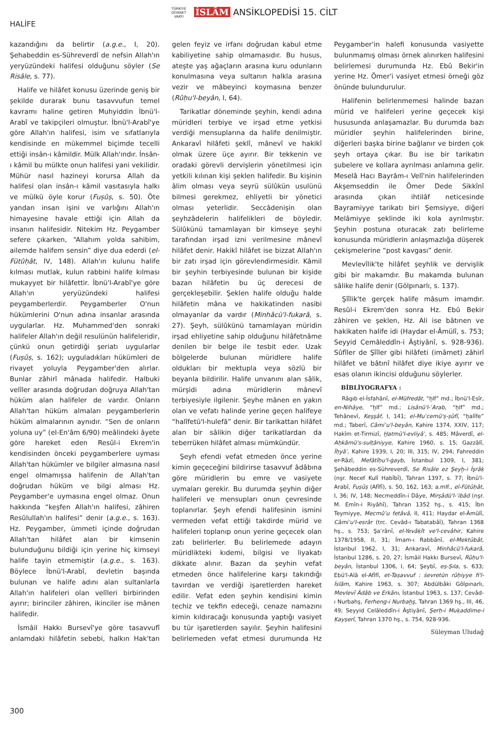TÜRKİYE DİYANET VAKFI İSLÂM ANSİKLOPEDİSİ 15. CİLT
HALİFE
kazandığını da belirtir (a.g.e., I, 20). Şehabeddin es-Sühreverdî de nefsin Allah'ın yeryüzündeki halifesi olduğunu söyler (Se Risâle, s. 77).
Halife ve hilâfet konusu üzerinde geniş bir şekilde durarak bunu tasavvufun temel kavramı haline getiren Muhyiddin İbnü'l-Arabî ve takipçileri olmuştur. İbnü'l-Arabî'ye göre Allah'ın halifesi, isim ve sıfatlarıyla kendisinde en mükemmel biçimde tecelli ettiği insân-ı kâmildir. Mülk Allah'ındır. İnsân-ı kâmil bu mülkte onun halifesi yani vekilidir. Mühür nasıl hazineyi korursa Allah da halifesi olan insân-ı kâmil vasıtasıyla halkı ve mülkü öyle korur (Fuṣûṣ, s. 50). Öte yandan insan işini ve varlığını Allah'ın himayesine havale ettiği için Allah da insanın halifesidir. Nitekim Hz. Peygamber sefere çıkarken, “Allahım yolda sahibim, ailemde halifem sensin” diye dua ederdi (el-Fütûḥât, IV, 148). Allah'ın kulunu halife kılması mutlak, kulun rabbini halife kılması mukayyet bir hilâfettir. İbnü'l-Arabî'ye göre Allah'ın yeryüzündeki halifesi peygamberlerdir. Peygamberler O'nun hükümlerini O'nun adına insanlar arasında uygularlar. Hz. Muhammed'den sonraki halifeler Allah'ın değil resulünün halifeleridir, çünkü onun getirdiği şeriatı uygularlar (Fuṣûṣ, s. 162); uyguladıkları hükümleri de rivayet yoluyla Peygamber'den alırlar. Bunlar zâhirî mânada halifedir. Halbuki velîler arasında doğrudan doğruya Allah'tan hüküm alan halifeler de vardır. Onların Allah'tan hüküm almaları peygamberlerin hüküm almalarının aynıdır. “Sen de onların yoluna uy” (el-En'âm 6/90) meâlindeki âyete göre hareket eden Resûl-i Ekrem'in kendisinden önceki peygamberlere uyması Allah'tan hükümler ve bilgiler almasına nasıl engel olmamışsa halifenin de Allah'tan doğrudan hüküm ve bilgi alması Hz. Peygamber'e uymasına engel olmaz. Onun hakkında “keşfen Allah'ın halifesi, zâhiren Resûlullah'ın halifesi” denir (a.g.e., s. 163). Hz. Peygamber, ümmeti içinde doğrudan Allah'tan hilâfet alan bir kimsenin bulunduğunu bildiği için yerine hiç kimseyi halife tayin etmemiştir (a.g.e., s. 163). Böylece İbnü'l-Arabî, devletin başında bulunan ve halife adını alan sultanlarla Allah'ın halifeleri olan velîleri birbirinden ayırır; birinciler zâhiren, ikinciler ise mânen halifedir.
İsmâil Hakkı Bursevî'ye göre tasavvufî anlamdaki hilâfetin sebebi, halkın Hak'tan gelen feyiz ve irfanı doğrudan kabul etme kabiliyetine sahip olmamasıdır. Bu husus, ateşte yaş ağaçların arasına kuru odunların konulmasına veya sultanın halkla arasına vezir ve mâbeyinci koymasına benzer (Rûḥu'l-beyân, I, 64).
Tarikatlar döneminde şeyhin, kendi adına müridleri terbiye ve irşad etme yetkisi verdiği mensuplarına da halife denilmiştir. Ankaravî hilâfeti şeklî, mânevî ve hakikî olmak üzere üçe ayırır. Bir tekkenin ve oradaki görevli dervişlerin yönetilmesi için yetkili kılınan kişi şeklen halifedir. Bu kişinin âlim olması veya seyrü sülûkün usulünü bilmesi gerekmez, ehliyetli bir yönetici olması yeterlidir. Seccâdenişin olan şeyhzâdelerin halifelikleri de böyledir. Sülûkünü tamamlayan bir kimseye şeyhi tarafından irşad izni verilmesine mânevî hilâfet denir. Hakikî hilâfet ise bizzat Allah'ın bir zatı irşad için görevlendirmesidir. Kâmil bir şeyhin terbiyesinde bulunan bir kişide bazan hilâfetin bu üç derecesi de gerçekleşebilir. Şeklen halife olduğu halde hilâfetin mâna ve hakikatinden nasibi olmayanlar da vardır (Minhâcü'l-fukarâ, s. 27). Şeyh, sülûkünü tamamlayan müridin irşad ehliyetine sahip olduğunu hilâfetnâme denilen bir belge ile tesbit eder. Uzak bölgelerde bulunan müridlere halife oldukları bir mektupla veya sözlü bir beyanla bildirilir. Halife unvanını alan sâlik, mürşidi adına müridlerin mânevî terbiyesiyle ilgilenir. Şeyhe mânen en yakın olan ve vefatı halinde yerine geçen halifeye “halîfetü'l-hulefâ” denir. Bir tarikattan hilâfet alan bir sâlikin diğer tarikatlardan da teberrüken hilâfet alması mümkündür.
Şeyh efendi vefat etmeden önce yerine kimin geçeceğini bildirirse tasavvuf âdâbına göre müridlerin bu emre ve vasiyete uymaları gerekir. Bu durumda şeyhin diğer halifeleri ve mensupları onun çevresinde toplanırlar. Şeyh efendi halifesinin ismini vermeden vefat ettiği takdirde mürid ve halifeleri toplanıp onun yerine geçecek olan zatı belirlerler. Bu belirlemede adayın müridlikteki kıdemi, bilgisi ve liyakatı dikkate alınır. Bazan da şeyhin vefat etmeden önce halifelerine karşı takındığı tavırdan ve verdiği işaretlerden hareket edilir. Vefat eden şeyhin kendisini kimin techiz ve tekfin edeceği, cenaze namazını kimin kıldıracağı konusunda yaptığı vasiyet bu tür işaretlerden sayılır. Şeyhin halifesini belirlemeden vefat etmesi durumunda Hz Peygamber'in halefi konusunda vasiyette bulunmamış olması örnek alınırken halifesini belirlemesi durumunda Hz. Ebû Bekir'in yerine Hz. Ömer'i vasiyet etmesi örneği göz önünde bulundurulur.
Halifenin belirlenmemesi halinde bazan mürid ve halifeleri yerine geçecek kişi hususunda anlaşamazlar. Bu durumda bazı müridler şeyhin halifelerinden birine, diğerleri başka birine bağlanır ve birden çok şeyh ortaya çıkar. Bu ise bir tarikatın şubelere ve kollara ayrılması anlamına gelir. Meselâ Hacı Bayrâm-ı Velî'nin halifelerinden Akşemseddin ile Ömer Dede Sikkînî arasında çıkan ihtilâf neticesinde Bayramiyye tarikatı biri Şemsiyye, diğeri Melâmiyye şeklinde iki kola ayrılmıştır. Şeyhin postuna oturacak zatı belirleme konusunda müridlerin anlaşmazlığa düşerek çekişmelerine “post kavgası” denir.
Mevlevîlik'te hilâfet şeyhlik ve dervişlik gibi bir makamdır. Bu makamda bulunan sâlike halife denir (Gölpınarlı, s. 137).
Şîîlik'te gerçek halife mâsum imamdır. Resûl-i Ekrem'den sonra Hz. Ebû Bekir zâhiren ve şeklen, Hz. Ali ise bâtınen ve hakikaten halife idi (Haydar el-Âmülî, s. 753; Seyyid Cemâleddîn-i Âştiyânî, s. 928-936). Sûfîler de Şîîler gibi hilâfeti (imâmet) zâhirî hilâfet ve bâtınî hilâfet diye ikiye ayırır ve esas olanın ikincisi olduğunu söylerler.
BİBLİYOGRAFYA :
Râgıb el-İsfahânî, el-Müfredât, “ḫlf” md.; İbnü'l-Esîr, en-Nihâye, “ḫlf” md.; Lisânü'l-ʿArab, “ḫlf” md.; Tehânevî, Keşşâf, I, 141; el-Muʿcemü'ṣ-ṣûfî, “ḫalîfe” md.; Taberî, Câmiʿu'l-beyân, Kahire 1374, XXIV, 117; Hakîm et-Tirmizî, Ḫatmü'l-evliyâʾ, s. 485; Mâverdî, el-Aḥkâmü's-sulṭâniyye, Kahire 1960, s. 15; Gazzâlî, İḥyâʾ, Kahire 1939, I, 20; III, 315; IV, 294; Fahreddin er-Râzî, Mefâtîḥu'l-ġayb, İstanbul 1309, I, 381; Şehâbeddin es-Sühreverdî, Se Risâle ez Şeyḫ-i İşrâḳ (nşr. Necef Kulî Habîbî), Tahran 1397, s. 77; İbnü'l-Arabî, Fuṣûṣ (Afîfî), s. 50, 162, 163; a.mlf., el-Fütûḥât, I, 36; IV, 148; Necmeddîn-i Dâye, Mirṣâdü'l-ʿibâd (nşr. M. Emîn-i Riyâhî), Tahran 1352 hş., s. 415; İbn Teymiyye, Mecmûʿu fetâvâ, II, 411; Haydar el-Âmülî, Câmiʿu'l-esrâr (trc. Cevâd-ı Tabatabâî), Tahran 1368 hş., s. 753; Şaʿrânî, el-Yevâḳît ve'l-cevâhir, Kahire 1378/1958, II, 31; İmam-ı Rabbânî, el-Mektûbât, İstanbul 1962, I, 31; Ankaravî, Minhâcü'l-fukarâ, İstanbul 1286, s. 20, 27; İsmâil Hakkı Bursevî, Rûḥu'l-beyân, İstanbul 1306, I, 64; Şeybî, eṣ-Ṣıla, s. 633; Ebü'l-Alâ el-Afîfî, et-Taṣavvuf : ṡevretün rûḥiyye fi'l-İslâm, Kahire 1963, s. 307; Abdülbâki Gölpınarlı, Mevlevî Âdâb ve Erkânı, İstanbul 1963, s. 137; Cevâd-ı Nurbahş, Ferheng-i Nurbaḫş, Tahran 1369 hş., III, 46, 49; Seyyid Celâleddîn-i Âştiyânî, Şerḥ-i Muḳaddime-i Ḳayṣerî, Tahran 1370 hş., s. 754, 928-936.
Süleyman Uludağ
300